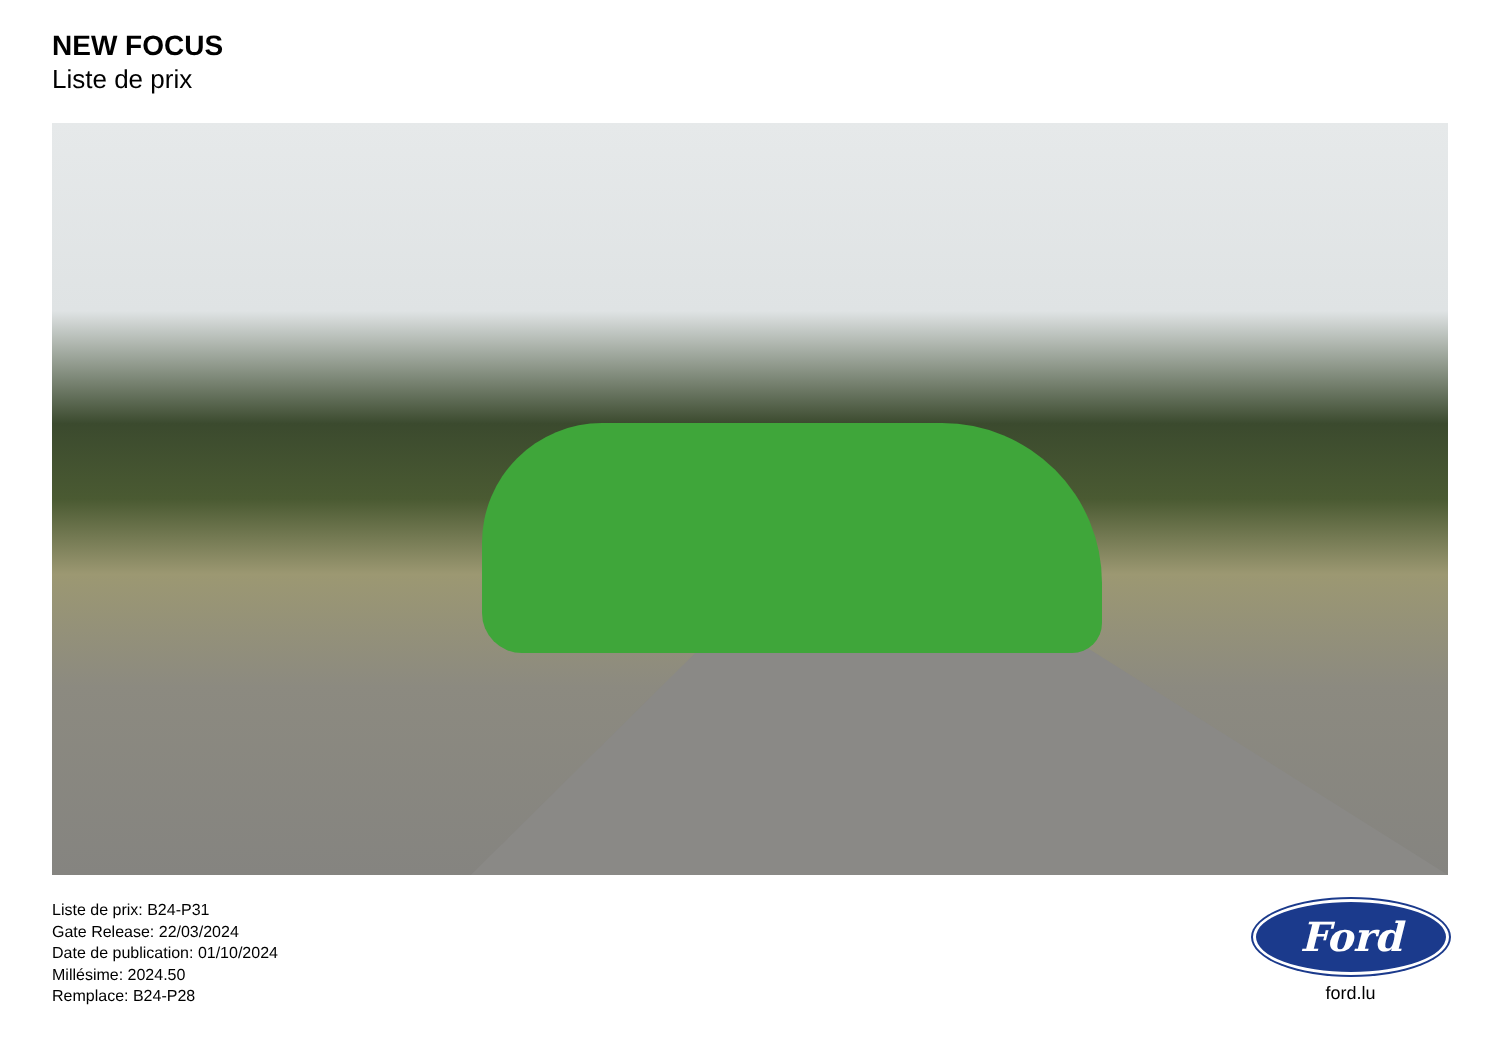NEW FOCUS
Liste de prix
Liste de prix: B24-P31
Gate Release: 22/03/2024
Date de publication: 01/10/2024
Millésime: 2024.50
Remplace: B24-P28
Ford
ford.lu